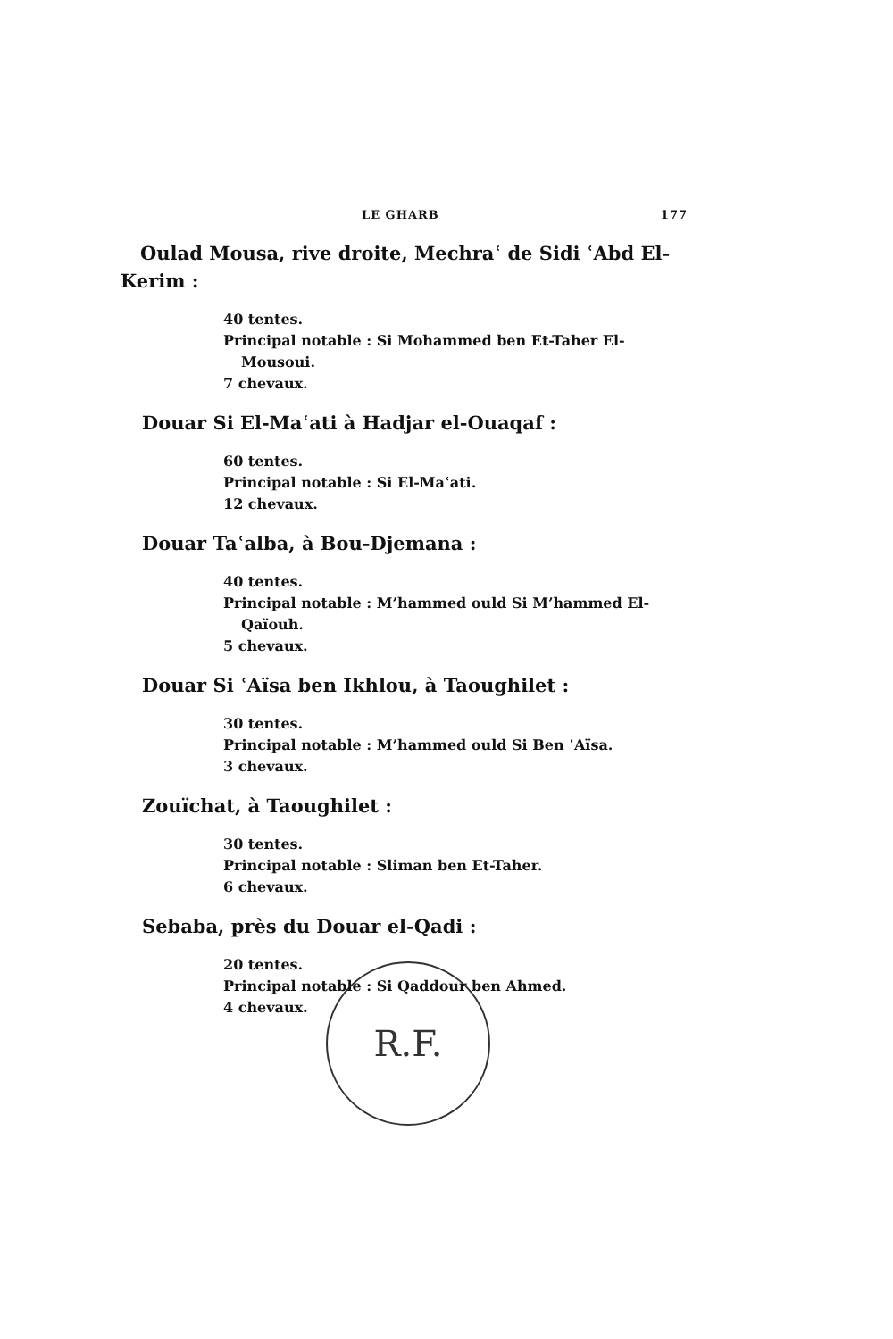LE GHARB 177
Oulad Mousa, rive droite, Mechraʿ de Sidi ʿAbd El-Kerim :
40 tentes.
Principal notable : Si Mohammed ben Et-Taher El-Mousoui.
7 chevaux.
Douar Si El-Maʿati à Hadjar el-Ouaqaf :
60 tentes.
Principal notable : Si El-Maʿati.
12 chevaux.
Douar Taʿalba, à Bou-Djemana :
40 tentes.
Principal notable : M’hammed ould Si M’hammed El-Qaïouh.
5 chevaux.
Douar Si ʿAïsa ben Ikhlou, à Taoughilet :
30 tentes.
Principal notable : M’hammed ould Si Ben ʿAïsa.
3 chevaux.
Zouïchat, à Taoughilet :
30 tentes.
Principal notable : Sliman ben Et-Taher.
6 chevaux.
Sebaba, près du Douar el-Qadi :
20 tentes.
Principal notable : Si Qaddour ben Ahmed.
4 chevaux.
R.F.